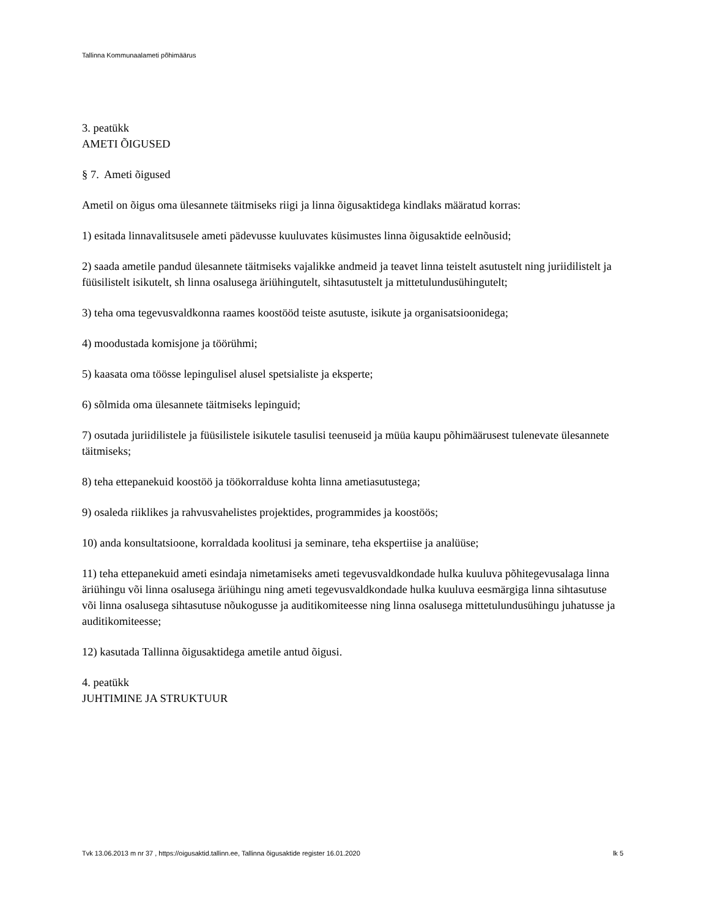Tallinna Kommunaalameti põhimäärus
3. peatükk
AMETI ÕIGUSED
§ 7. Ameti õigused
Ametil on õigus oma ülesannete täitmiseks riigi ja linna õigusaktidega kindlaks määratud korras:
1) esitada linnavalitsusele ameti pädevusse kuuluvates küsimustes linna õigusaktide eelnõusid;
2) saada ametile pandud ülesannete täitmiseks vajalikke andmeid ja teavet linna teistelt asutustelt ning juriidilistelt ja füüsilistelt isikutelt, sh linna osalusega äriühingutelt, sihtasutustelt ja mittetulundusühingutelt;
3) teha oma tegevusvaldkonna raames koostööd teiste asutuste, isikute ja organisatsioonidega;
4) moodustada komisjone ja töörühmi;
5) kaasata oma töösse lepingulisel alusel spetsialiste ja eksperte;
6) sõlmida oma ülesannete täitmiseks lepinguid;
7) osutada juriidilistele ja füüsilistele isikutele tasulisi teenuseid ja müüa kaupu põhimäärusest tulenevate ülesannete täitmiseks;
8) teha ettepanekuid koostöö ja töökorralduse kohta linna ametiasutustega;
9) osaleda riiklikes ja rahvusvahelistes projektides, programmides ja koostöös;
10) anda konsultatsioone, korraldada koolitusi ja seminare, teha ekspertiise ja analüüse;
11) teha ettepanekuid ameti esindaja nimetamiseks ameti tegevusvaldkondade hulka kuuluva põhitegevusalaga linna äriühingu või linna osalusega äriühingu ning ameti tegevusvaldkondade hulka kuuluva eesmärgiga linna sihtasutuse või linna osalusega sihtasutuse nõukogusse ja auditikomiteesse ning linna osalusega mittetulundusühingu juhatusse ja auditikomiteesse;
12) kasutada Tallinna õigusaktidega ametile antud õigusi.
4. peatükk
JUHTIMINE JA STRUKTUUR
Tvk 13.06.2013 m nr 37 , https://oigusaktid.tallinn.ee, Tallinna õigusaktide register 16.01.2020 lk 5